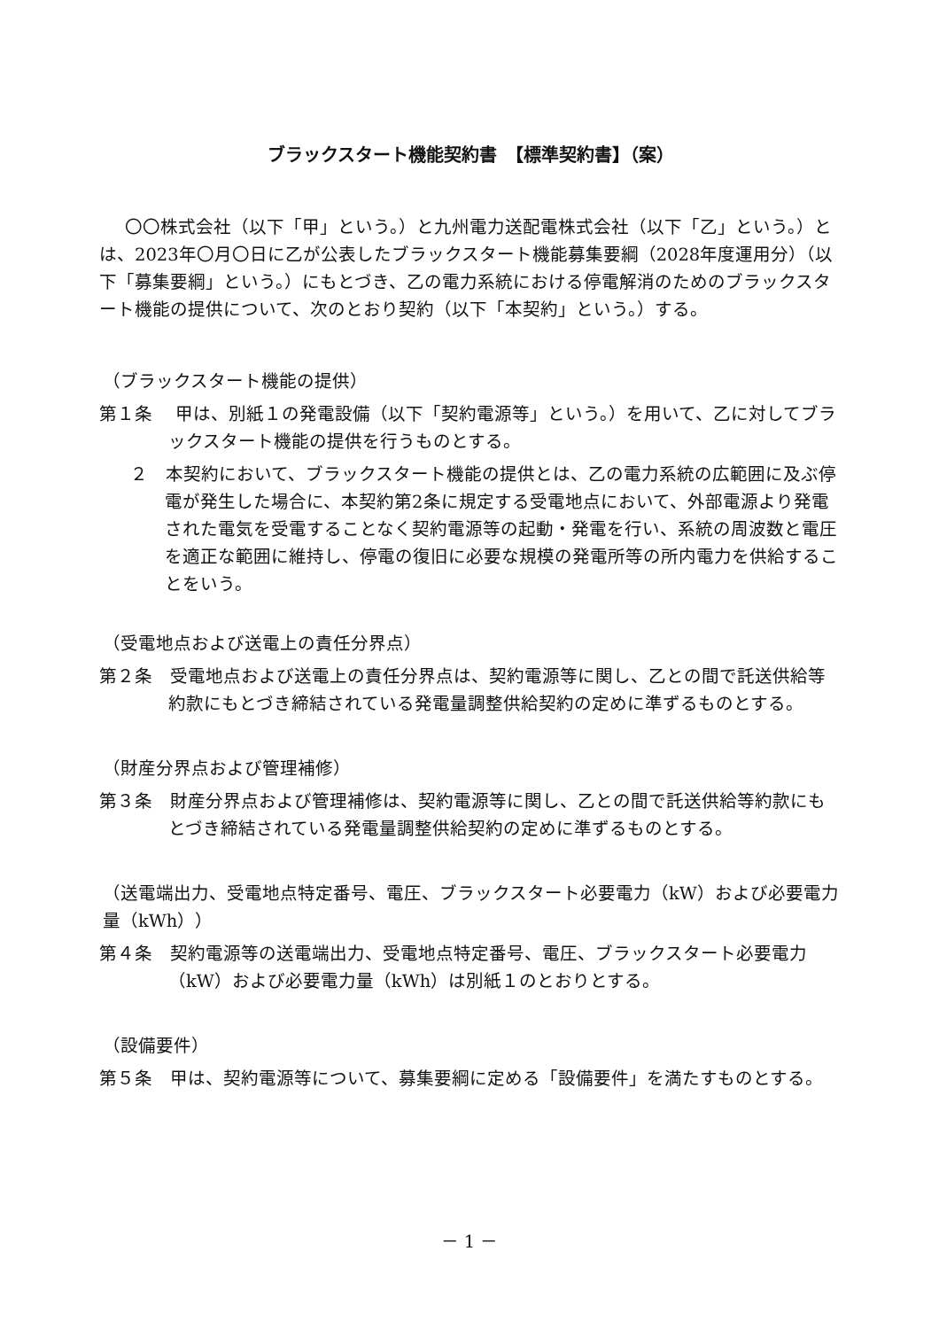ブラックスタート機能契約書　【標準契約書】（案）
〇〇株式会社（以下「甲」という。）と九州電力送配電株式会社（以下「乙」という。）とは、2023年〇月〇日に乙が公表したブラックスタート機能募集要綱（2028年度運用分）（以下「募集要綱」という。）にもとづき、乙の電力系統における停電解消のためのブラックスタート機能の提供について、次のとおり契約（以下「本契約」という。）する。
（ブラックスタート機能の提供）
第１条　 甲は、別紙１の発電設備（以下「契約電源等」という。）を用いて、乙に対してブラックスタート機能の提供を行うものとする。
２　本契約において、ブラックスタート機能の提供とは、乙の電力系統の広範囲に及ぶ停電が発生した場合に、本契約第2条に規定する受電地点において、外部電源より発電された電気を受電することなく契約電源等の起動・発電を行い、系統の周波数と電圧を適正な範囲に維持し、停電の復旧に必要な規模の発電所等の所内電力を供給することをいう。
（受電地点および送電上の責任分界点）
第２条　受電地点および送電上の責任分界点は、契約電源等に関し、乙との間で託送供給等約款にもとづき締結されている発電量調整供給契約の定めに準ずるものとする。
（財産分界点および管理補修）
第３条　財産分界点および管理補修は、契約電源等に関し、乙との間で託送供給等約款にもとづき締結されている発電量調整供給契約の定めに準ずるものとする。
（送電端出力、受電地点特定番号、電圧、ブラックスタート必要電力（kW）および必要電力量（kWh））
第４条　契約電源等の送電端出力、受電地点特定番号、電圧、ブラックスタート必要電力（kW）および必要電力量（kWh）は別紙１のとおりとする。
（設備要件）
第５条　甲は、契約電源等について、募集要綱に定める「設備要件」を満たすものとする。
－ 1 －